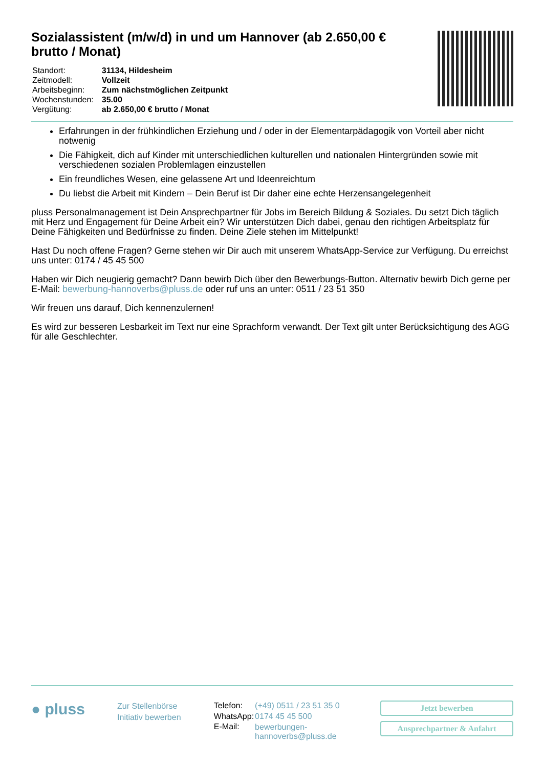Sozialassistent (m/w/d) in und um Hannover (ab 2.650,00 € brutto / Monat)
| Standort: | 31134, Hildesheim |
| Zeitmodell: | Vollzeit |
| Arbeitsbeginn: | Zum nächstmöglichen Zeitpunkt |
| Wochenstunden: | 35.00 |
| Vergütung: | ab 2.650,00 € brutto / Monat |
Erfahrungen in der frühkindlichen Erziehung und / oder in der Elementarpädagogik von Vorteil aber nicht notwenig
Die Fähigkeit, dich auf Kinder mit unterschiedlichen kulturellen und nationalen Hintergründen sowie mit verschiedenen sozialen Problemlagen einzustellen
Ein freundliches Wesen, eine gelassene Art und Ideenreichtum
Du liebst die Arbeit mit Kindern – Dein Beruf ist Dir daher eine echte Herzensangelegenheit
pluss Personalmanagement ist Dein Ansprechpartner für Jobs im Bereich Bildung & Soziales. Du setzt Dich täglich mit Herz und Engagement für Deine Arbeit ein? Wir unterstützen Dich dabei, genau den richtigen Arbeitsplatz für Deine Fähigkeiten und Bedürfnisse zu finden. Deine Ziele stehen im Mittelpunkt!
Hast Du noch offene Fragen? Gerne stehen wir Dir auch mit unserem WhatsApp-Service zur Verfügung. Du erreichst uns unter: 0174 / 45 45 500
Haben wir Dich neugierig gemacht? Dann bewirb Dich über den Bewerbungs-Button. Alternativ bewirb Dich gerne per E-Mail: bewerbung-hannoverbs@pluss.de oder ruf uns an unter: 0511 / 23 51 350
Wir freuen uns darauf, Dich kennenzulernen!
Es wird zur besseren Lesbarkeit im Text nur eine Sprachform verwandt. Der Text gilt unter Berücksichtigung des AGG für alle Geschlechter.
● pluss
Zur Stellenbörse
Initiativ bewerben
| Telefon: | (+49) 0511 / 23 51 35 0 |
| WhatsApp: | 0174 45 45 500 |
| E-Mail: | bewerbungen-hannoverbs@pluss.de |
Jetzt bewerben
Ansprechpartner & Anfahrt